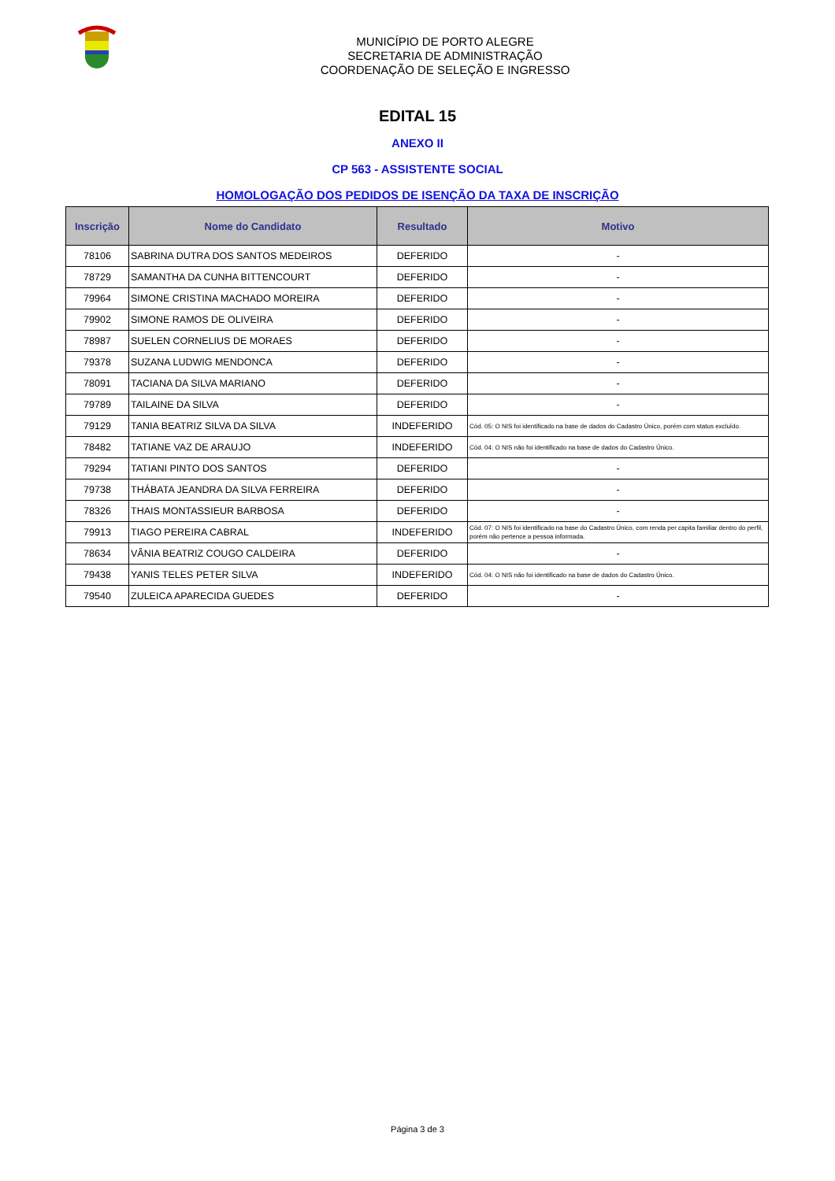MUNICÍPIO DE PORTO ALEGRE
SECRETARIA DE ADMINISTRAÇÃO
COORDENAÇÃO DE SELEÇÃO E INGRESSO
EDITAL 15
ANEXO II
CP 563 - ASSISTENTE SOCIAL
HOMOLOGAÇÃO DOS PEDIDOS DE ISENÇÃO DA TAXA DE INSCRIÇÃO
| Inscrição | Nome do Candidato | Resultado | Motivo |
| --- | --- | --- | --- |
| 78106 | SABRINA DUTRA DOS SANTOS MEDEIROS | DEFERIDO | - |
| 78729 | SAMANTHA DA CUNHA BITTENCOURT | DEFERIDO | - |
| 79964 | SIMONE CRISTINA MACHADO MOREIRA | DEFERIDO | - |
| 79902 | SIMONE RAMOS DE OLIVEIRA | DEFERIDO | - |
| 78987 | SUELEN CORNELIUS DE MORAES | DEFERIDO | - |
| 79378 | SUZANA LUDWIG MENDONCA | DEFERIDO | - |
| 78091 | TACIANA DA SILVA MARIANO | DEFERIDO | - |
| 79789 | TAILAINE DA SILVA | DEFERIDO | - |
| 79129 | TANIA BEATRIZ SILVA DA SILVA | INDEFERIDO | Cód. 05: O NIS foi identificado na base de dados do Cadastro Único, porém com status excluído. |
| 78482 | TATIANE VAZ DE ARAUJO | INDEFERIDO | Cód. 04: O NIS não foi identificado na base de dados do Cadastro Único. |
| 79294 | TATIANI PINTO DOS SANTOS | DEFERIDO | - |
| 79738 | THÁBATA JEANDRA DA SILVA FERREIRA | DEFERIDO | - |
| 78326 | THAIS MONTASSIEUR BARBOSA | DEFERIDO | - |
| 79913 | TIAGO PEREIRA CABRAL | INDEFERIDO | Cód. 07: O NIS foi identificado na base do Cadastro Único, com renda per capita familiar dentro do perfil, porém não pertence a pessoa informada. |
| 78634 | VÂNIA BEATRIZ COUGO CALDEIRA | DEFERIDO | - |
| 79438 | YANIS TELES PETER SILVA | INDEFERIDO | Cód. 04: O NIS não foi identificado na base de dados do Cadastro Único. |
| 79540 | ZULEICA APARECIDA GUEDES | DEFERIDO | - |
Página 3 de 3